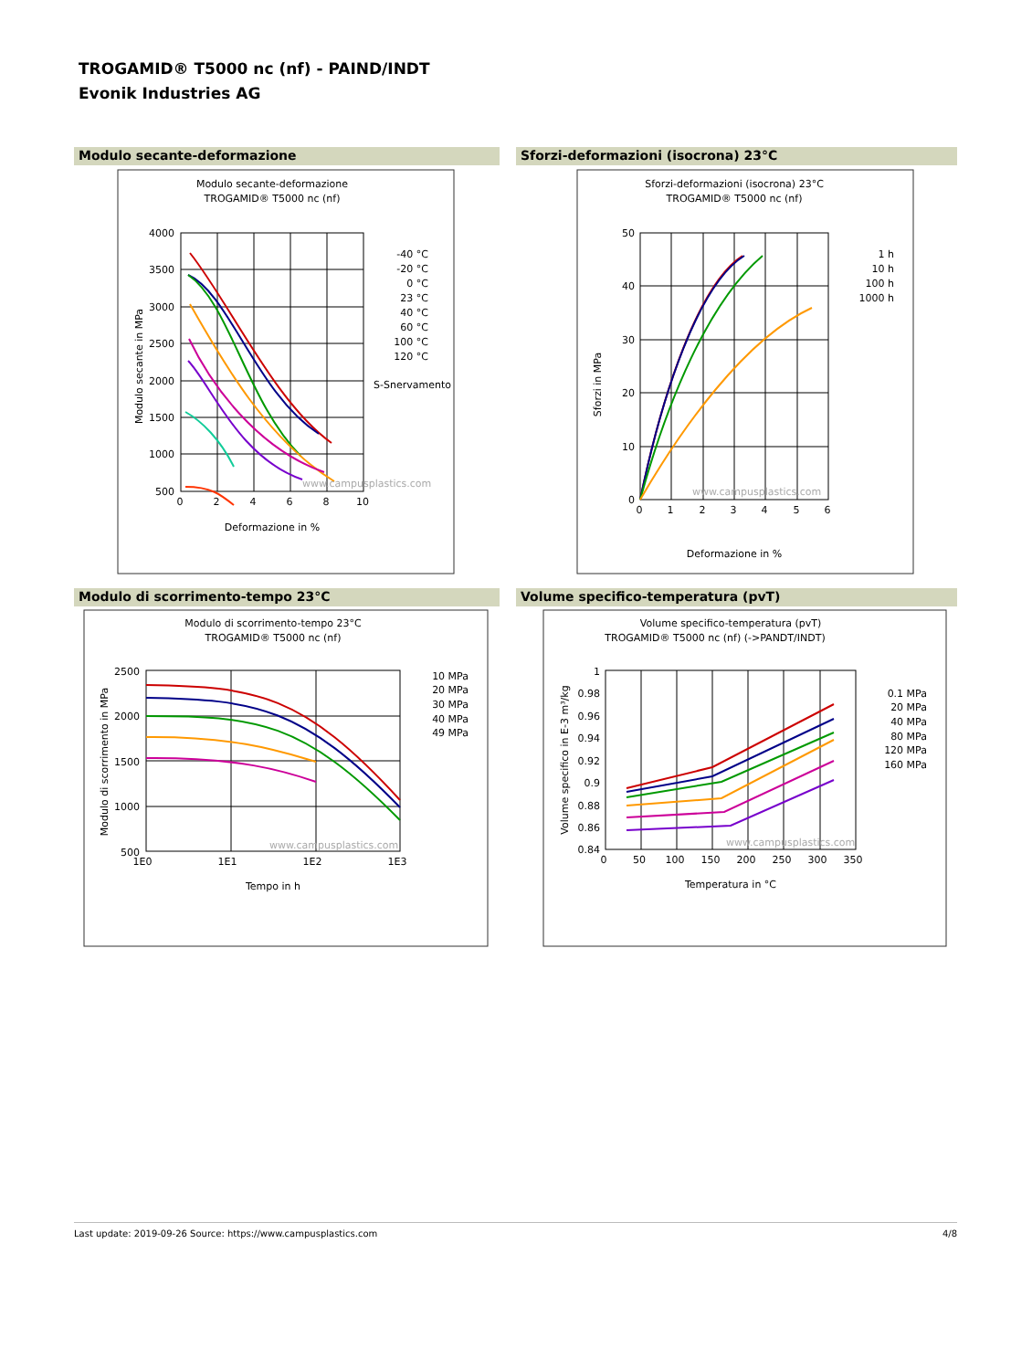TROGAMID® T5000 nc (nf) - PAIND/INDT
Evonik Industries AG
Modulo secante-deformazione
Modulo secante-deformazione
TROGAMID® T5000 nc (nf)
4000
3500
3000
2500
2000
1500
1000
500
0
2
4
6
8
10
Deformazione in %
Modulo secante in MPa
www.campusplastics.com
-40 °C
-20 °C
0 °C
23 °C
40 °C
60 °C
100 °C
120 °C
S-Snervamento
Sforzi-deformazioni (isocrona) 23°C
Sforzi-deformazioni (isocrona) 23°C
TROGAMID® T5000 nc (nf)
50
40
30
20
10
0
0
1
2
3
4
5
6
Deformazione in %
Sforzi in MPa
www.campusplastics.com
1 h
10 h
100 h
1000 h
Modulo di scorrimento-tempo 23°C
Modulo di scorrimento-tempo 23°C
TROGAMID® T5000 nc (nf)
2500
2000
1500
1000
500
1E0
1E1
1E2
1E3
Tempo in h
Modulo di scorrimento in MPa
www.campusplastics.com
10 MPa
20 MPa
30 MPa
40 MPa
49 MPa
Volume specifico-temperatura (pvT)
Volume specifico-temperatura (pvT)
TROGAMID® T5000 nc (nf) (->PANDT/INDT)
1
0.98
0.96
0.94
0.92
0.9
0.88
0.86
0.84
0
50
100
150
200
250
300
350
Temperatura in °C
Volume specifico in E-3 m³/kg
www.campusplastics.com
0.1 MPa
20 MPa
40 MPa
80 MPa
120 MPa
160 MPa
Last update: 2019-09-26 Source: https://www.campusplastics.com 4/8